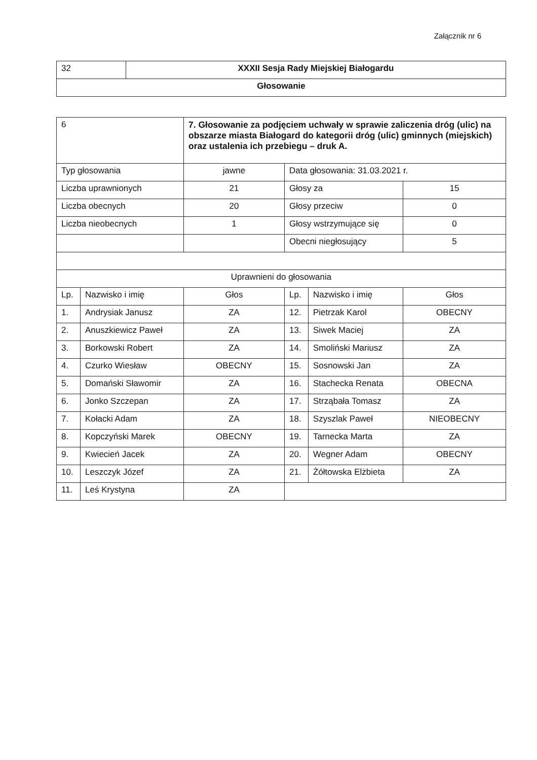Załącznik nr 6
| 32 | XXXII Sesja Rady Miejskiej Białogardu |
| Głosowanie | |
| 6 | | 7. Głosowanie za podjęciem uchwały w sprawie zaliczenia dróg (ulic) na obszarze miasta Białogard do kategorii dróg (ulic) gminnych (miejskich) oraz ustalenia ich przebiegu – druk A. | | | |
| Typ głosowania | | jawne | Data głosowania: 31.03.2021 r. | | |
| Liczba uprawnionych | | 21 | Głosy za | | 15 |
| Liczba obecnych | | 20 | Głosy przeciw | | 0 |
| Liczba nieobecnych | | 1 | Głosy wstrzymujące się | | 0 |
| | | | Obecni niegłosujący | | 5 |
| Uprawnieni do głosowania | | | | | |
| Lp. | Nazwisko i imię | Głos | Lp. | Nazwisko i imię | Głos |
| 1. | Andrysiak Janusz | ZA | 12. | Pietrzak Karol | OBECNY |
| 2. | Anuszkiewicz Paweł | ZA | 13. | Siwek Maciej | ZA |
| 3. | Borkowski Robert | ZA | 14. | Smoliński Mariusz | ZA |
| 4. | Czurko Wiesław | OBECNY | 15. | Sosnowski Jan | ZA |
| 5. | Domański Sławomir | ZA | 16. | Stachecka Renata | OBECNA |
| 6. | Jonko Szczepan | ZA | 17. | Strząbała Tomasz | ZA |
| 7. | Kołacki Adam | ZA | 18. | Szyszlak Paweł | NIEOBECNY |
| 8. | Kopczyński Marek | OBECNY | 19. | Tarnecka Marta | ZA |
| 9. | Kwiecień Jacek | ZA | 20. | Wegner Adam | OBECNY |
| 10. | Leszczyk Józef | ZA | 21. | Żółtowska Elżbieta | ZA |
| 11. | Leś Krystyna | ZA | | | |